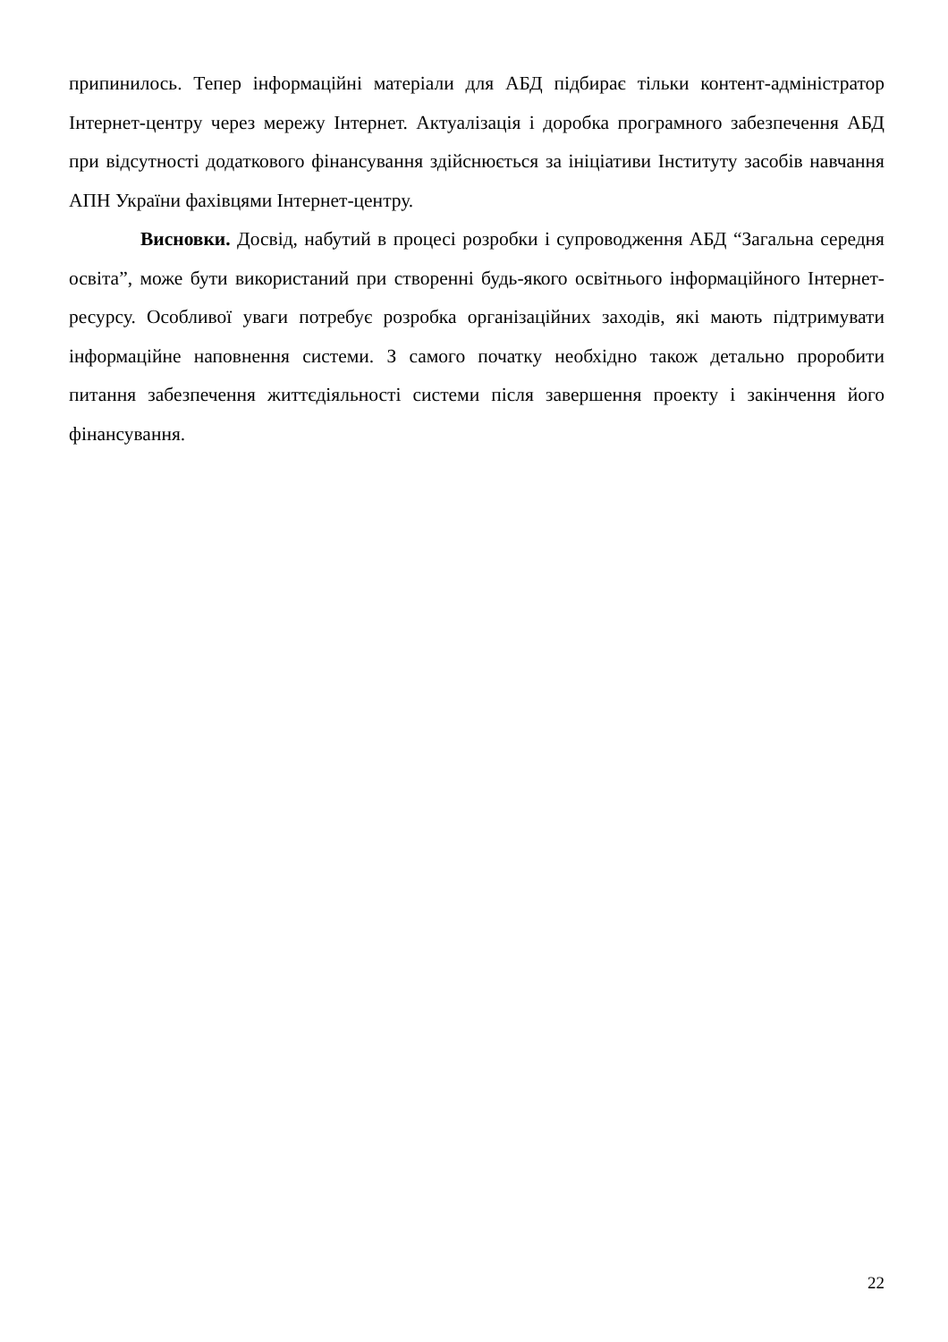припинилось. Тепер інформаційні матеріали для АБД підбирає тільки контент-адміністратор Інтернет-центру через мережу Інтернет. Актуалізація і доробка програмного забезпечення АБД при відсутності додаткового фінансування здійснюється за ініціативи Інституту засобів навчання АПН України фахівцями Інтернет-центру.
Висновки. Досвід, набутий в процесі розробки і супроводження АБД “Загальна середня освіта”, може бути використаний при створенні будь-якого освітнього інформаційного Інтернет-ресурсу. Особливої уваги потребує розробка організаційних заходів, які мають підтримувати інформаційне наповнення системи. З самого початку необхідно також детально проробити питання забезпечення життєдіяльності системи після завершення проекту і закінчення його фінансування.
22